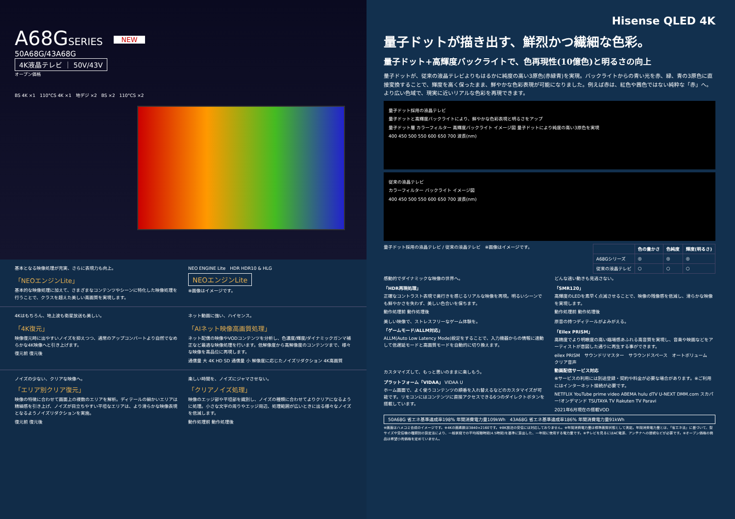A68GSERIES NEW
50A68G/43A68G
4K液晶テレビ ｜ 50V/43V
オープン価格
BS 4K ×1　110°CS 4K ×1　地デジ ×2　BS ×2　110°CS ×2
基本となる映像処理が充実、さらに表現力も向上。
「NEOエンジンLite」
基本的な映像処理に加えて、さまざまなコンテンツやシーンに特化した映像処理を行うことで、クラスを超えた美しい高画質を実現します。
NEO ENGINE Lite　HDR HDR10 & HLG
NEOエンジンLite
※画像はイメージです。
4Kはもちろん、地上波も衛星放送も美しい。
「4K復元」
映像復元時に出やすいノイズを抑えつつ、通常のアップコンバートより自然でなめらかな4K映像へと引き上げます。
復元前 復元後
ネット動画に強い、ハイセンス。
「AIネット映像高画質処理」
ネット配信の映像やVODコンテンツを分析し、色濃度/輝度/ダイナミックガンマ補正など最適な映像処理を行います。低解像度から高解像度のコンテンツまで、様々な映像を高品位に再現します。
通信量 大 4K HD SD 通信量 小 解像度に応じたノイズリダクション 4K高画質
ノイズの少ない、クリアな映像へ。
「エリア別クリア復元」
映像の特徴に合わせて画面上の複数のエリアを解析。ディテールの細かいエリアは精細感を引き上げ、ノイズが目立ちやすい平坦なエリアは、より滑らかな映像表現となるようノイズリダクションを実施。
復元前 復元後
楽しい時間を、ノイズにジャマさせない。
「クリアノイズ処理」
映像のエッジ部や平坦部を識別し、ノイズの種類に合わせてよりクリアになるように処理。小さな文字の周りやエッジ周辺、処理範囲が広いときに出る様々なノイズを低減します。
動作処理前 動作処理後
Hisense QLED 4K
量子ドットが描き出す、鮮烈かつ繊細な色彩。
量子ドット+高輝度バックライトで、色再現性(10億色)と明るさの向上
量子ドットが、従来の液晶テレビよりもはるかに純度の高い3原色(赤緑青)を実現。バックライトからの青い光を赤、緑、青の3原色に直接変換することで、輝度を高く保ったまま、鮮やかな色彩表現が可能になりました。例えば赤は、紅色や茜色ではない純粋な「赤」へ。より広い色域で、現実に近いリアルな色彩を再現できます。
量子ドット採用の液晶テレビ
量子ドットと高輝度バックライトにより、鮮やかな色彩表現と明るさをアップ
量子ドット層 カラーフィルター 高輝度バックライト イメージ図 量子ドットにより純度の高い3原色を実現
400 450 500 550 600 650 700 波長(nm)
従来の液晶テレビ
カラーフィルター バックライト イメージ図
400 450 500 550 600 650 700 波長(nm)
| | 色の豊かさ | 色純度 | 輝度(明るさ) |
| --- | --- | --- | --- |
| A68Gシリーズ | ◎ | ◎ | ◎ |
| 従来の液晶テレビ | ○ | ○ | ○ |
量子ドット採用の液晶テレビ / 従来の液晶テレビ　※画像はイメージです。
感動的でダイナミックな映像の世界へ。
「HDR再現処理」
正確なコントラスト表現で奥行きを感じるリアルな映像を再現。明るいシーンでも鮮やかさを失わず、美しい色合いを保ちます。
動作処理前 動作処理後
どんな速い動きも見逃さない。
「SMR120」
高輝度のLEDを素早く点滅させることで、映像の残像感を低減し、滑らかな映像を実現します。
動作処理前 動作処理後
美しい映像で、ストレスフリーなゲーム体験を。
「ゲームモード/ALLM対応」
ALLM(Auto Low Latency Mode)設定をすることで、入力機器からの情報に連動して低遅延モードと高画質モードを自動的に切り換えます。
原音の持つディテールがよみがえる。
「Eilex PRISM」
高精度でより明瞭度の高い臨場感あふれる高音質を実現し、音楽や映画などをアーティストが意図した通りに再生する事ができます。
eilex PRISM　サウンドリマスター　サラウンドスペース　オートボリューム　クリア音声
カスタマイズして、もっと思いのままに楽しもう。
プラットフォーム「VIDAA」 VIDAA U
ホーム画面で、よく使うコンテンツの順番を入れ替えるなどのカスタマイズが可能です。リモコンにはコンテンツに直接アクセスできる6つのダイレクトボタンを搭載しています。
動画配信サービス対応
※サービスの利用には別途登録・契約や料金が必要な場合があります。※ご利用にはインターネット接続が必要です。
NETFLIX YouTube prime video ABEMA hulu dTV U-NEXT DMM.com スカパー!オンデマンド TSUTAYA TV Rakuten TV Paravi
2021年6月現在の搭載VOD
50A68G 省エネ基準達成率198% 年間消費電力量109kWh　43A68G 省エネ基準達成率186% 年間消費電力量91kWh
※画面はハメコミ合成のイメージです。※4Kの画素数は3840×2160です。※8K放送の受信には対応しておりません。※年間消費電力量は標準画質状態として測定。年間消費電力量とは、「省エネ法」に基づいて、型サイズや受信機の種類別の算定法により、一般家庭での平均視聴時間(4.5時間)を基準に算出した、一年間に使用する電力量です。※テレビを見るにはAC電源、アンテナへの接続などが必要です。※オープン価格の商品は希望小売価格を定めていません。